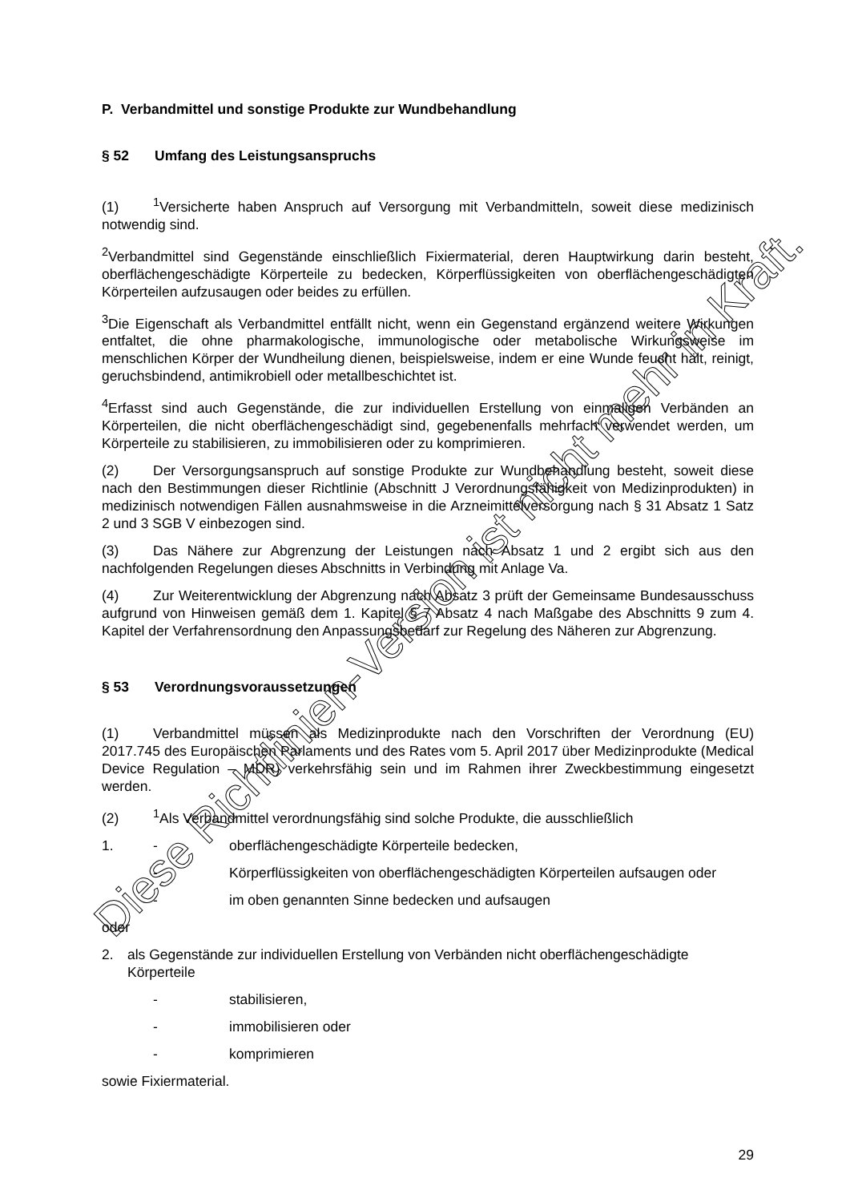P. Verbandmittel und sonstige Produkte zur Wundbehandlung
§ 52 Umfang des Leistungsanspruchs
(1)<sup>1</sup>Versicherte haben Anspruch auf Versorgung mit Verbandmitteln, soweit diese medizinisch notwendig sind.
<sup>2</sup> Verbandmittel sind Gegenstände einschließlich Fixiermaterial, deren Hauptwirkung darin besteht, oberflächengeschädigte Körperteile zu bedecken, Körperflüssigkeiten von oberflächengeschädigten Körperteilen aufzusaugen oder beides zu erfüllen.
<sup>3</sup> Die Eigenschaft als Verbandmittel entfällt nicht, wenn ein Gegenstand ergänzend weitere Wirkungen entfaltet, die ohne pharmakologische, immunologische oder metabolische Wirkungsweise im menschlichen Körper der Wundheilung dienen, beispielsweise, indem er eine Wunde feucht hält, reinigt, geruchsbindend, antimikrobiell oder metallbeschichtet ist.
<sup>4</sup> Erfasst sind auch Gegenstände, die zur individuellen Erstellung von einmaligen Verbänden an Körperteilen, die nicht oberflächengeschädigt sind, gegebenenfalls mehrfach verwendet werden, um Körperteile zu stabilisieren, zu immobilisieren oder zu komprimieren.
(2) Der Versorgungsanspruch auf sonstige Produkte zur Wundbehandlung besteht, soweit diese nach den Bestimmungen dieser Richtlinie (Abschnitt J Verordnungsfähigkeit von Medizinprodukten) in medizinisch notwendigen Fällen ausnahmsweise in die Arzneimittelversorgung nach § 31 Absatz 1 Satz 2 und 3 SGB V einbezogen sind.
(3) Das Nähere zur Abgrenzung der Leistungen nach Absatz 1 und 2 ergibt sich aus den nachfolgenden Regelungen dieses Abschnitts in Verbindung mit Anlage Va.
(4) Zur Weiterentwicklung der Abgrenzung nach Absatz 3 prüft der Gemeinsame Bundesausschuss aufgrund von Hinweisen gemäß dem 1. Kapitel § 7 Absatz 4 nach Maßgabe des Abschnitts 9 zum 4. Kapitel der Verfahrensordnung den Anpassungsbedarf zur Regelung des Näheren zur Abgrenzung.
§ 53 Verordnungsvoraussetzungen
(1) Verbandmittel müssen als Medizinprodukte nach den Vorschriften der Verordnung (EU) 2017.745 des Europäischen Parlaments und des Rates vom 5. April 2017 über Medizinprodukte (Medical Device Regulation – MDR) verkehrsfähig sein und im Rahmen ihrer Zweckbestimmung eingesetzt werden.
(2)<sup>1</sup>Als Verbandmittel verordnungsfähig sind solche Produkte, die ausschließlich
1. - oberflächengeschädigte Körperteile bedecken,
- Körperflüssigkeiten von oberflächengeschädigten Körperteilen aufsaugen oder
- im oben genannten Sinne bedecken und aufsaugen
oder
2. als Gegenstände zur individuellen Erstellung von Verbänden nicht oberflächengeschädigte Körperteile
- stabilisieren,
- immobilisieren oder
- komprimieren
sowie Fixiermaterial.
29
Diese Richtlinien-Version ist nicht mehr in Kraft.